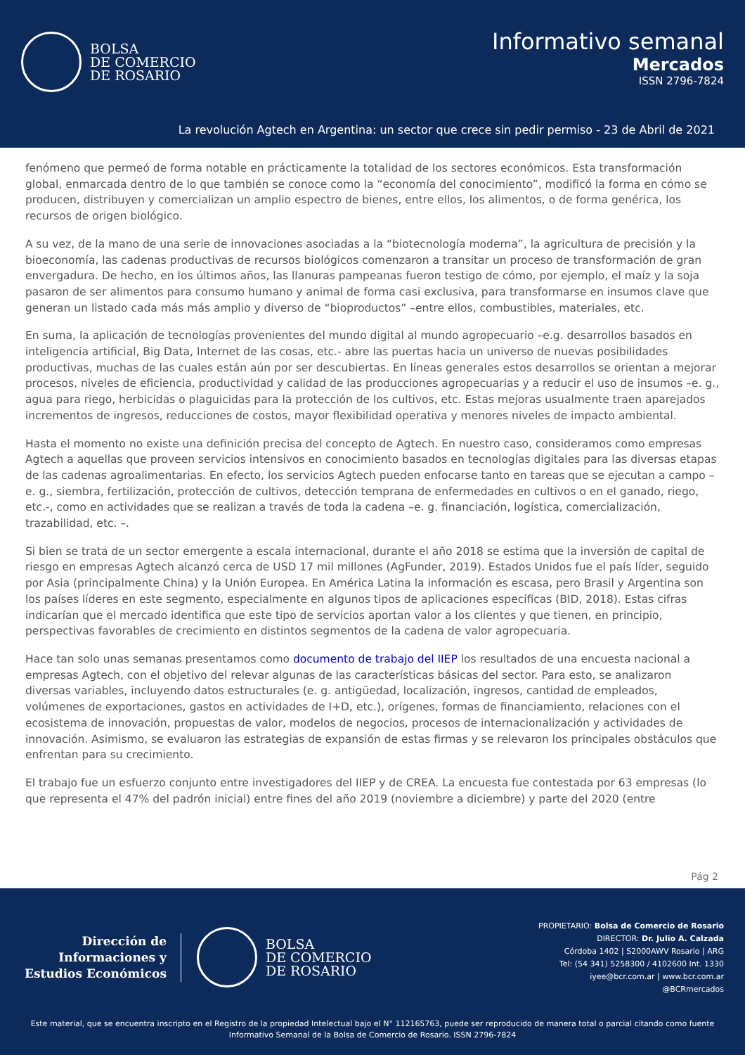BOLSA
DE COMERCIO
DE ROSARIO
Informativo semanal
Mercados
ISSN 2796-7824
La revolución Agtech en Argentina: un sector que crece sin pedir permiso - 23 de Abril de 2021
fenómeno que permeó de forma notable en prácticamente la totalidad de los sectores económicos. Esta transformación global, enmarcada dentro de lo que también se conoce como la “economía del conocimiento”, modificó la forma en cómo se producen, distribuyen y comercializan un amplio espectro de bienes, entre ellos, los alimentos, o de forma genérica, los recursos de origen biológico.
A su vez, de la mano de una serie de innovaciones asociadas a la “biotecnología moderna”, la agricultura de precisión y la bioeconomía, las cadenas productivas de recursos biológicos comenzaron a transitar un proceso de transformación de gran envergadura. De hecho, en los últimos años, las llanuras pampeanas fueron testigo de cómo, por ejemplo, el maíz y la soja pasaron de ser alimentos para consumo humano y animal de forma casi exclusiva, para transformarse en insumos clave que generan un listado cada más más amplio y diverso de “bioproductos” –entre ellos, combustibles, materiales, etc.
En suma, la aplicación de tecnologías provenientes del mundo digital al mundo agropecuario –e.g. desarrollos basados en inteligencia artificial, Big Data, Internet de las cosas, etc.- abre las puertas hacia un universo de nuevas posibilidades productivas, muchas de las cuales están aún por ser descubiertas. En líneas generales estos desarrollos se orientan a mejorar procesos, niveles de eficiencia, productividad y calidad de las producciones agropecuarias y a reducir el uso de insumos –e. g., agua para riego, herbicidas o plaguicidas para la protección de los cultivos, etc. Estas mejoras usualmente traen aparejados incrementos de ingresos, reducciones de costos, mayor flexibilidad operativa y menores niveles de impacto ambiental.
Hasta el momento no existe una definición precisa del concepto de Agtech. En nuestro caso, consideramos como empresas Agtech a aquellas que proveen servicios intensivos en conocimiento basados en tecnologías digitales para las diversas etapas de las cadenas agroalimentarias. En efecto, los servicios Agtech pueden enfocarse tanto en tareas que se ejecutan a campo –e. g., siembra, fertilización, protección de cultivos, detección temprana de enfermedades en cultivos o en el ganado, riego, etc.-, como en actividades que se realizan a través de toda la cadena –e. g. financiación, logística, comercialización, trazabilidad, etc. –.
Si bien se trata de un sector emergente a escala internacional, durante el año 2018 se estima que la inversión de capital de riesgo en empresas Agtech alcanzó cerca de USD 17 mil millones (AgFunder, 2019). Estados Unidos fue el país líder, seguido por Asia (principalmente China) y la Unión Europea. En América Latina la información es escasa, pero Brasil y Argentina son los países líderes en este segmento, especialmente en algunos tipos de aplicaciones específicas (BID, 2018). Estas cifras indicarían que el mercado identifica que este tipo de servicios aportan valor a los clientes y que tienen, en principio, perspectivas favorables de crecimiento en distintos segmentos de la cadena de valor agropecuaria.
Hace tan solo unas semanas presentamos como documento de trabajo del IIEP los resultados de una encuesta nacional a empresas Agtech, con el objetivo del relevar algunas de las características básicas del sector. Para esto, se analizaron diversas variables, incluyendo datos estructurales (e. g. antigüedad, localización, ingresos, cantidad de empleados, volúmenes de exportaciones, gastos en actividades de I+D, etc.), orígenes, formas de financiamiento, relaciones con el ecosistema de innovación, propuestas de valor, modelos de negocios, procesos de internacionalización y actividades de innovación. Asimismo, se evaluaron las estrategias de expansión de estas firmas y se relevaron los principales obstáculos que enfrentan para su crecimiento.
El trabajo fue un esfuerzo conjunto entre investigadores del IIEP y de CREA. La encuesta fue contestada por 63 empresas (lo que representa el 47% del padrón inicial) entre fines del año 2019 (noviembre a diciembre) y parte del 2020 (entre
Pág 2
Dirección de
Informaciones y
Estudios Económicos
BOLSA
DE COMERCIO
DE ROSARIO
PROPIETARIO: Bolsa de Comercio de Rosario
DIRECTOR: Dr. Julio A. Calzada
Córdoba 1402 | S2000AWV Rosario | ARG
Tel: (54 341) 5258300 / 4102600 Int. 1330
iyee@bcr.com.ar | www.bcr.com.ar
@BCRmercados
Este material, que se encuentra inscripto en el Registro de la propiedad Intelectual bajo el N° 112165763, puede ser reproducido de manera total o parcial citando como fuente Informativo Semanal de la Bolsa de Comercio de Rosario. ISSN 2796-7824